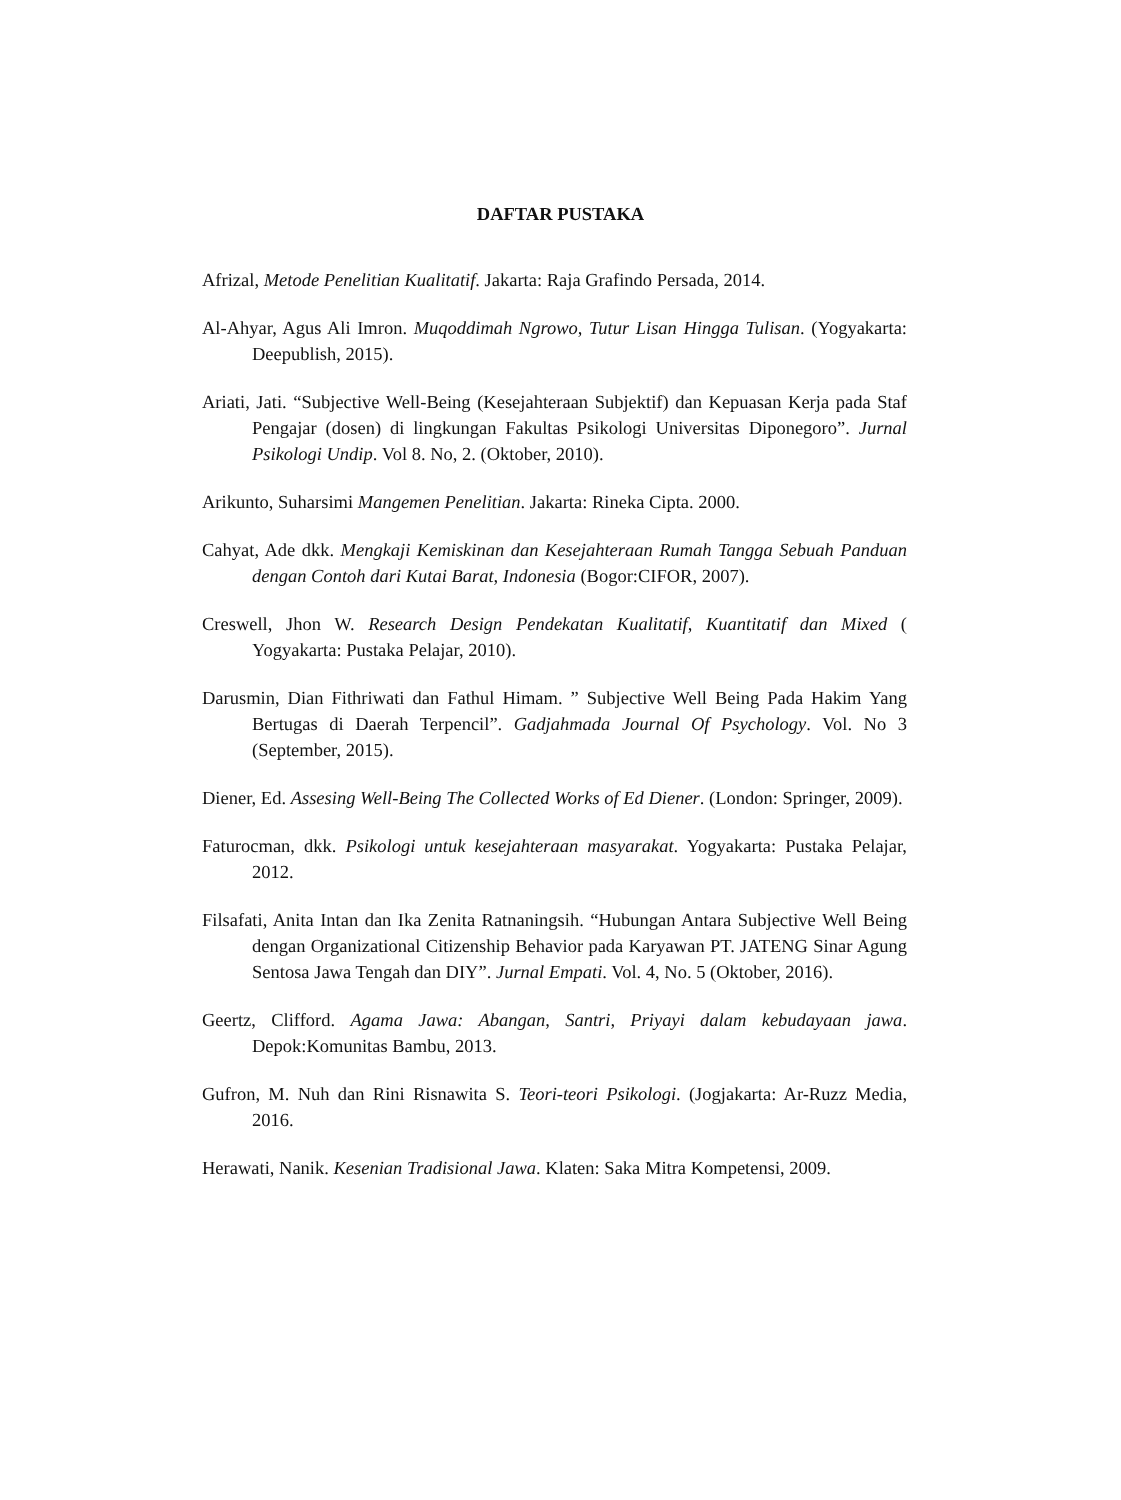DAFTAR PUSTAKA
Afrizal, Metode Penelitian Kualitatif. Jakarta: Raja Grafindo Persada, 2014.
Al-Ahyar, Agus Ali Imron. Muqoddimah Ngrowo, Tutur Lisan Hingga Tulisan. (Yogyakarta: Deepublish, 2015).
Ariati, Jati. “Subjective Well-Being (Kesejahteraan Subjektif) dan Kepuasan Kerja pada Staf Pengajar (dosen) di lingkungan Fakultas Psikologi Universitas Diponegoro”. Jurnal Psikologi Undip. Vol 8. No, 2. (Oktober, 2010).
Arikunto, Suharsimi Mangemen Penelitian. Jakarta: Rineka Cipta. 2000.
Cahyat, Ade dkk. Mengkaji Kemiskinan dan Kesejahteraan Rumah Tangga Sebuah Panduan dengan Contoh dari Kutai Barat, Indonesia (Bogor:CIFOR, 2007).
Creswell, Jhon W. Research Design Pendekatan Kualitatif, Kuantitatif dan Mixed ( Yogyakarta: Pustaka Pelajar, 2010).
Darusmin, Dian Fithriwati dan Fathul Himam. ” Subjective Well Being Pada Hakim Yang Bertugas di Daerah Terpencil”. Gadjahmada Journal Of Psychology. Vol. No 3 (September, 2015).
Diener, Ed. Assesing Well-Being The Collected Works of Ed Diener. (London: Springer, 2009).
Faturocman, dkk. Psikologi untuk kesejahteraan masyarakat. Yogyakarta: Pustaka Pelajar, 2012.
Filsafati, Anita Intan dan Ika Zenita Ratnaningsih. “Hubungan Antara Subjective Well Being dengan Organizational Citizenship Behavior pada Karyawan PT. JATENG Sinar Agung Sentosa Jawa Tengah dan DIY”. Jurnal Empati. Vol. 4, No. 5 (Oktober, 2016).
Geertz, Clifford. Agama Jawa: Abangan, Santri, Priyayi dalam kebudayaan jawa. Depok:Komunitas Bambu, 2013.
Gufron, M. Nuh dan Rini Risnawita S. Teori-teori Psikologi. (Jogjakarta: Ar-Ruzz Media, 2016.
Herawati, Nanik. Kesenian Tradisional Jawa. Klaten: Saka Mitra Kompetensi, 2009.